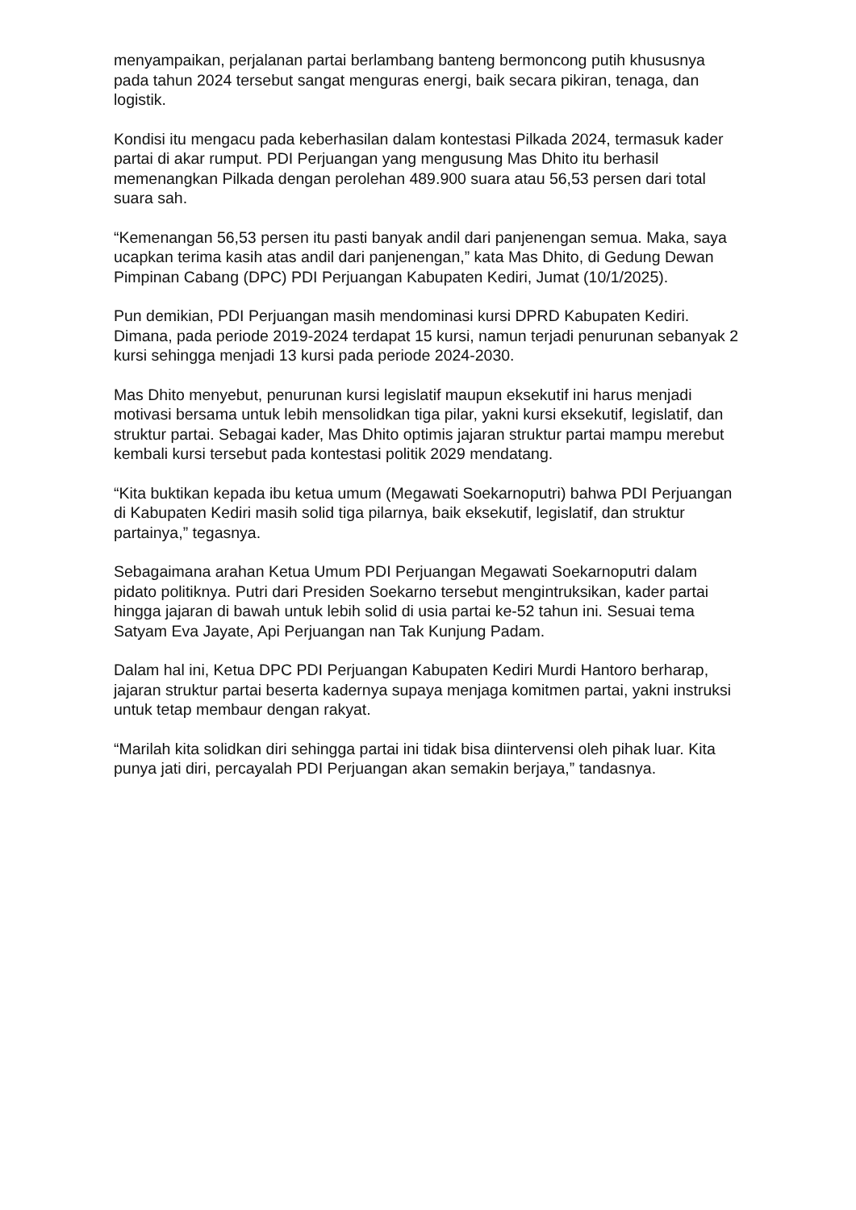menyampaikan, perjalanan partai berlambang banteng bermoncong putih khususnya pada tahun 2024 tersebut sangat menguras energi, baik secara pikiran, tenaga, dan logistik.
Kondisi itu mengacu pada keberhasilan dalam kontestasi Pilkada 2024, termasuk kader partai di akar rumput. PDI Perjuangan yang mengusung Mas Dhito itu berhasil memenangkan Pilkada dengan perolehan 489.900 suara atau 56,53 persen dari total suara sah.
“Kemenangan 56,53 persen itu pasti banyak andil dari panjenengan semua. Maka, saya ucapkan terima kasih atas andil dari panjenengan,” kata Mas Dhito, di Gedung Dewan Pimpinan Cabang (DPC) PDI Perjuangan Kabupaten Kediri, Jumat (10/1/2025).
Pun demikian, PDI Perjuangan masih mendominasi kursi DPRD Kabupaten Kediri. Dimana, pada periode 2019-2024 terdapat 15 kursi, namun terjadi penurunan sebanyak 2 kursi sehingga menjadi 13 kursi pada periode 2024-2030.
Mas Dhito menyebut, penurunan kursi legislatif maupun eksekutif ini harus menjadi motivasi bersama untuk lebih mensolidkan tiga pilar, yakni kursi eksekutif, legislatif, dan struktur partai. Sebagai kader, Mas Dhito optimis jajaran struktur partai mampu merebut kembali kursi tersebut pada kontestasi politik 2029 mendatang.
“Kita buktikan kepada ibu ketua umum (Megawati Soekarnoputri) bahwa PDI Perjuangan di Kabupaten Kediri masih solid tiga pilarnya, baik eksekutif, legislatif, dan struktur partainya,” tegasnya.
Sebagaimana arahan Ketua Umum PDI Perjuangan Megawati Soekarnoputri dalam pidato politiknya. Putri dari Presiden Soekarno tersebut mengintruksikan, kader partai hingga jajaran di bawah untuk lebih solid di usia partai ke-52 tahun ini. Sesuai tema Satyam Eva Jayate, Api Perjuangan nan Tak Kunjung Padam.
Dalam hal ini, Ketua DPC PDI Perjuangan Kabupaten Kediri Murdi Hantoro berharap, jajaran struktur partai beserta kadernya supaya menjaga komitmen partai, yakni instruksi untuk tetap membaur dengan rakyat.
“Marilah kita solidkan diri sehingga partai ini tidak bisa diintervensi oleh pihak luar. Kita punya jati diri, percayalah PDI Perjuangan akan semakin berjaya,” tandasnya.